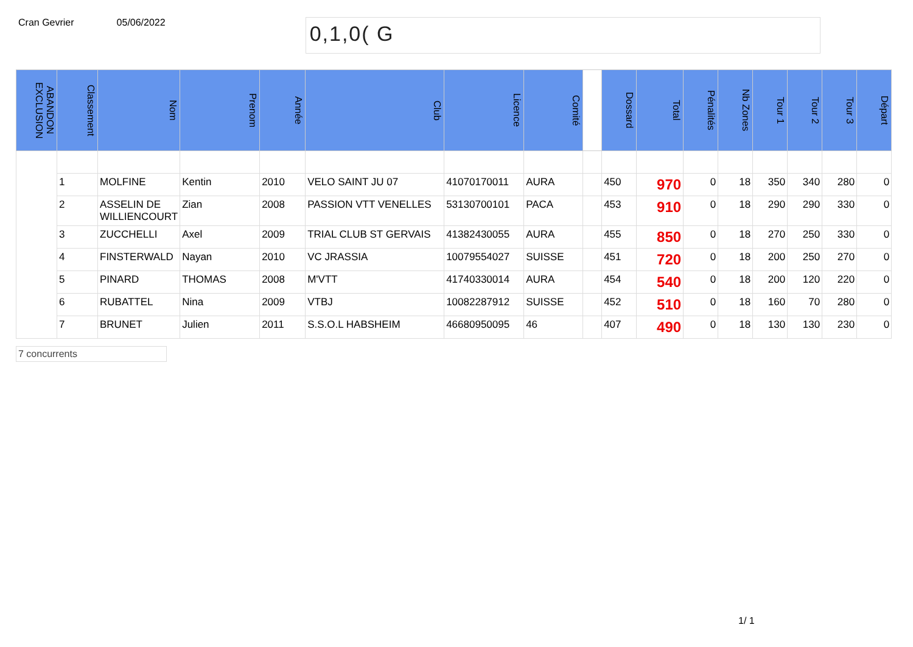Cran Gevrier 05/06/2022
0,1,0( G
| ABANDON EXCLUSION | Classement | Nom | Prenom | Année | Club | Licence | Comité | | Dossard | Total | Pénalités | Nb Zones | Tour 1 | Tour 2 | Tour 3 | Départ |
| --- | --- | --- | --- | --- | --- | --- | --- | --- | --- | --- | --- | --- | --- | --- | --- | --- |
| | 1 | MOLFINE | Kentin | 2010 | VELO SAINT JU 07 | 41070170011 | AURA | | 450 | 970 | 0 | 18 | 350 | 340 | 280 | 0 |
| | 2 | ASSELIN DE WILLIENCOURT | Zian | 2008 | PASSION VTT VENELLES | 53130700101 | PACA | | 453 | 910 | 0 | 18 | 290 | 290 | 330 | 0 |
| | 3 | ZUCCHELLI | Axel | 2009 | TRIAL CLUB ST GERVAIS | 41382430055 | AURA | | 455 | 850 | 0 | 18 | 270 | 250 | 330 | 0 |
| | 4 | FINSTERWALD | Nayan | 2010 | VC JRASSIA | 10079554027 | SUISSE | | 451 | 720 | 0 | 18 | 200 | 250 | 270 | 0 |
| | 5 | PINARD | THOMAS | 2008 | M'VTT | 41740330014 | AURA | | 454 | 540 | 0 | 18 | 200 | 120 | 220 | 0 |
| | 6 | RUBATTEL | Nina | 2009 | VTBJ | 10082287912 | SUISSE | | 452 | 510 | 0 | 18 | 160 | 70 | 280 | 0 |
| | 7 | BRUNET | Julien | 2011 | S.S.O.L HABSHEIM | 46680950095 | 46 | | 407 | 490 | 0 | 18 | 130 | 130 | 230 | 0 |
7 concurrents
1/ 1